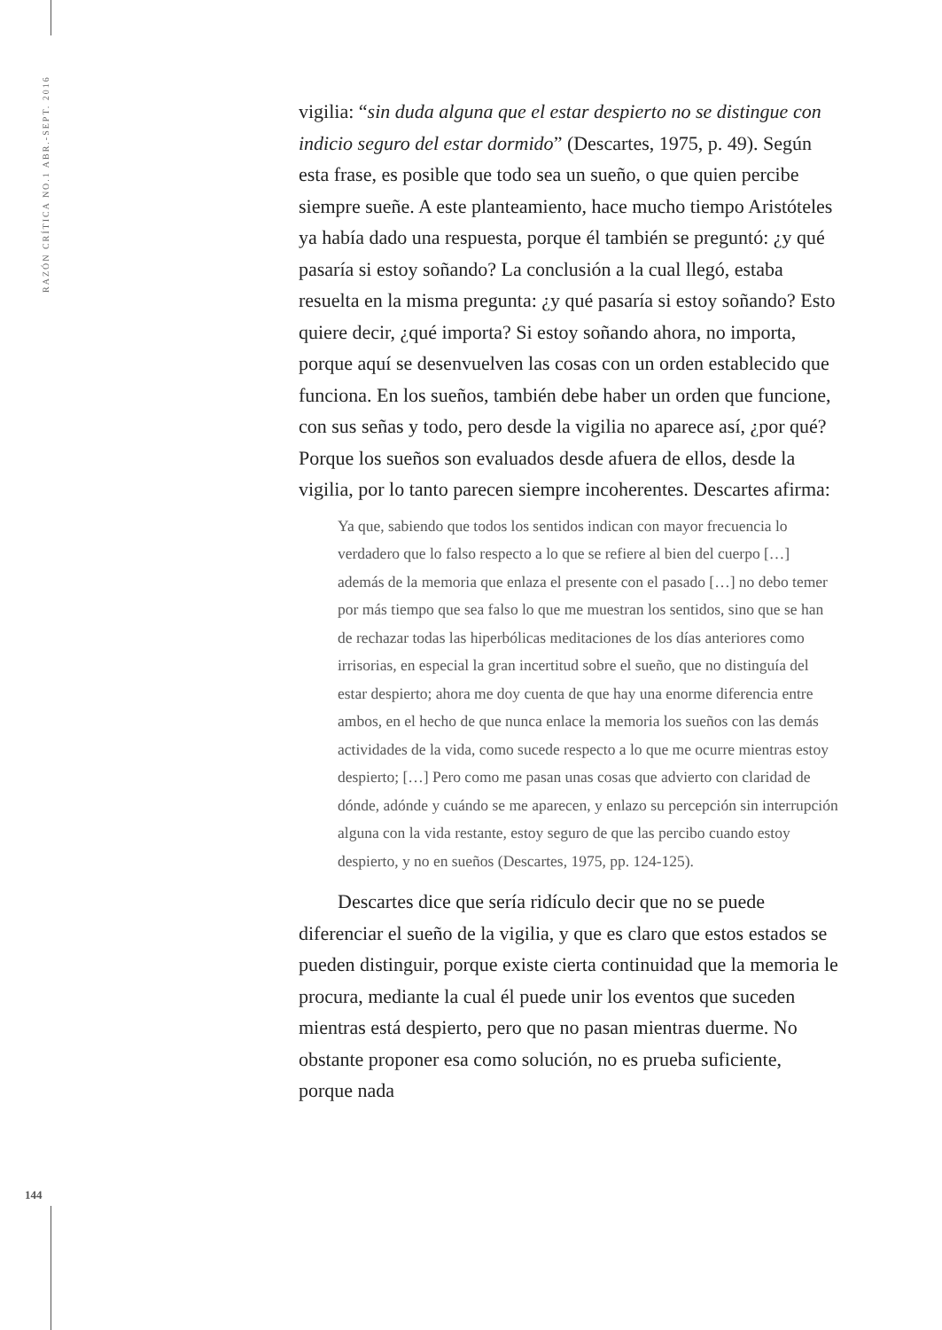RAZÓN CRÍTICA NO.1 ABR.-SEPT. 2016
vigilia: “sin duda alguna que el estar despierto no se distingue con indicio seguro del estar dormido” (Descartes, 1975, p. 49). Según esta frase, es posible que todo sea un sueño, o que quien percibe siempre sueñe. A este planteamiento, hace mucho tiempo Aristóteles ya había dado una respuesta, porque él también se preguntó: ¿y qué pasaría si estoy soñando? La conclusión a la cual llegó, estaba resuelta en la misma pregunta: ¿y qué pasaría si estoy soñando? Esto quiere decir, ¿qué importa? Si estoy soñando ahora, no importa, porque aquí se desenvuelven las cosas con un orden establecido que funciona. En los sueños, también debe haber un orden que funcione, con sus señas y todo, pero desde la vigilia no aparece así, ¿por qué? Porque los sueños son evaluados desde afuera de ellos, desde la vigilia, por lo tanto parecen siempre incoherentes. Descartes afirma:
Ya que, sabiendo que todos los sentidos indican con mayor frecuencia lo verdadero que lo falso respecto a lo que se refiere al bien del cuerpo […] además de la memoria que enlaza el presente con el pasado […] no debo temer por más tiempo que sea falso lo que me muestran los sentidos, sino que se han de rechazar todas las hiperbólicas meditaciones de los días anteriores como irrisorias, en especial la gran incertitud sobre el sueño, que no distinguía del estar despierto; ahora me doy cuenta de que hay una enorme diferencia entre ambos, en el hecho de que nunca enlace la memoria los sueños con las demás actividades de la vida, como sucede respecto a lo que me ocurre mientras estoy despierto; […] Pero como me pasan unas cosas que advierto con claridad de dónde, adónde y cuándo se me aparecen, y enlazo su percepción sin interrupción alguna con la vida restante, estoy seguro de que las percibo cuando estoy despierto, y no en sueños (Descartes, 1975, pp. 124-125).
Descartes dice que sería ridículo decir que no se puede diferenciar el sueño de la vigilia, y que es claro que estos estados se pueden distinguir, porque existe cierta continuidad que la memoria le procura, mediante la cual él puede unir los eventos que suceden mientras está despierto, pero que no pasan mientras duerme. No obstante proponer esa como solución, no es prueba suficiente, porque nada
144